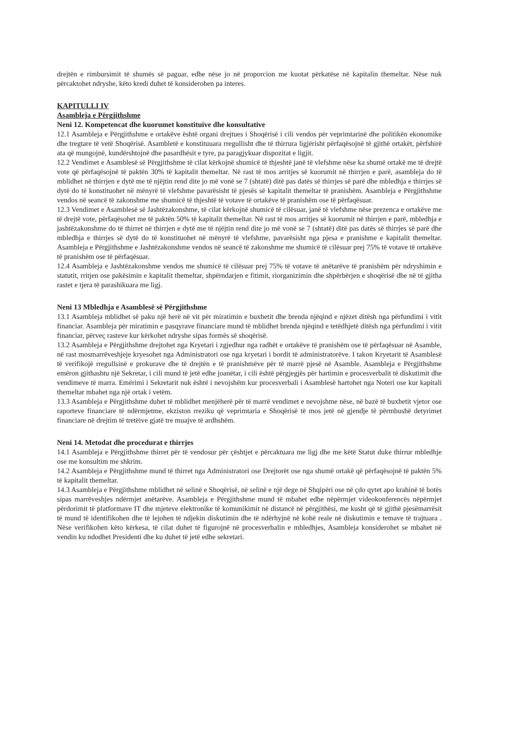drejtën e rimbursimit të shumës së paguar, edhe nëse jo në proporcion me kuotat përkatëse në kapitalin themeltar. Nëse nuk përcaktohet ndryshe, këto kredi duhet të konsiderohen pa interes.
KAPITULLI IV
Asambleja e Përgjithshme
Neni 12. Kompetencat dhe kuorumet konstituive dhe konsultative
12.1 Asambleja e Përgjithshme e ortakëve është organi drejtues i Shoqërisë i cili vendos për veprimtarinë dhe politikën ekonomike dhe tregtare të vetë Shoqërisë. Asambletë e konstituuara rregullisht dhe të thirrura ligjërisht përfaqësojnë të gjithë ortakët, përfshirë ata që mungojnë, kundërshtojnë dhe pasardhësit e tyre, pa paragjykuar dispozitat e ligjit.
12.2 Vendimet e Asamblesë së Përgjithshme të cilat kërkojnë shumicë të thjeshtë janë të vlefshme nëse ka shumë ortakë me të drejtë vote që përfaqësojnë të paktën 30% të kapitalit themeltar. Në rast të mos arritjes së kuorumit në thirrjen e parë, asambleja do të mblidhet në thirrjen e dytë me të njëjtin rend dite jo më vonë se 7 (shtatë) ditë pas datës së thirrjes së parë dhe mbledhja e thirrjes së dytë do të konstituohet në mënyrë të vlefshme pavarësisht të pjesës së kapitalit themeltar të pranishëm. Asambleja e Përgjithshme vendos në seancë të zakonshme me shumicë të thjeshtë të votave të ortakëve të pranishëm ose të përfaqësuar.
12.3 Vendimet e Asamblesë së Jashtëzakonshme, të cilat kërkojnë shumicë të cilësuar, janë të vlefshme nëse prezenca e ortakëve me të drejtë vote, përfaqësohet me të paktën 50% të kapitalit themeltar. Në rast të mos arritjes së kuorumit në thirrjen e parë, mbledhja e jashtëzakonshme do të thirret në thirrjen e dytë me të njëjtin rend dite jo më vonë se 7 (shtatë) ditë pas datës së thirrjes së parë dhe mbledhja e thirrjes së dytë do të konstituohet në mënyrë të vlefshme, pavarësisht nga pjesa e pranishme e kapitalit themeltar. Asambleja e Përgjithshme e Jashtëzakonshme vendos në seancë të zakonshme me shumicë të cilësuar prej 75% të votave të ortakëve të pranishëm ose të përfaqësuar.
12.4 Asambleja e Jashtëzakonshme vendos me shumicë të cilësuar prej 75% të votave të anëtarëve të pranishëm për ndryshimin e statutit, rritjen ose pakësimin e kapitalit themeltar, shpërndarjen e fitimit, riorganizimin dhe shpërbërjen e shoqërisë dhe në të gjitha rastet e tjera të parashikuara me ligj.
Neni 13 Mbledhja e Asamblesë së Përgjithshme
13.1 Asambleja mblidhet së paku një herë në vit për miratimin e buxhetit dhe brenda njëqind e njëzet ditësh nga përfundimi i vitit financiar. Asambleja për miratimin e pasqyrave financiare mund të mblidhet brenda njëqind e tetëdhjetë ditësh nga përfundimi i vitit financiar, përveç rasteve kur kërkohet ndryshe sipas formës së shoqërisë.
13.2 Asambleja e Përgjithshme drejtohet nga Kryetari i zgjedhur nga radhët e ortakëve të pranishëm ose të përfaqësuar në Asamble, në rast mosmarrëveshjeje kryesohet nga Administratori ose nga kryetari i bordit të administratorëve. I takon Kryetarit të Asamblesë të verifikojë rregullsinë e prokurave dhe të drejtën e të pranishmëve për të marrë pjesë në Asamble. Asambleja e Përgjithshme emëron gjithashtu një Sekretar, i cili mund të jetë edhe joanëtar, i cili është përgjegjës për hartimin e procesverbalit të diskutimit dhe vendimeve të marra. Emërimi i Sekretarit nuk është i nevojshëm kur procesverbali i Asamblesë hartohet nga Noteri ose kur kapitali themeltar mbahet nga një ortak i vetëm.
13.3 Asambleja e Përgjithshme duhet të mblidhet menjëherë për të marrë vendimet e nevojshme nëse, në bazë të buxhetit vjetor ose raporteve financiare të ndërmjetme, ekziston rreziku që veprimtaria e Shoqërisë të mos jetë në gjendje të përmbushë detyrimet financiare në drejtim të tretëive gjatë tre muajve të ardhshëm.
Neni 14. Metodat dhe procedurat e thirrjes
14.1 Asambleja e Përgjithshme thirret për të vendosur për çështjet e përcaktuara me ligj dhe me këtë Statut duke thirrur mbledhje ose me konsultim me shkrim.
14.2 Asambleja e Përgjithshme mund të thirret nga Administratori ose Drejtorët ose nga shumë ortakë që përfaqësojnë të paktën 5% të kapitalit themeltar.
14.3 Asambleja e Përgjithshme mblidhet në selinë e Shoqërisë, në selinë e një dege në Shqipëri ose në çdo qytet apo krahinë të botës sipas marrëveshjes ndërmjet anëtarëve. Asambleja e Përgjithshme mund të mbahet edhe nëpërmjet videokonferencës nëpërmjet përdorimit të platformave IT dhe mjeteve elektronike të komunikimit në distancë në përgjithësi, me kusht që të gjithë pjesëmarrësit të mund të identifikohen dhe të lejohen të ndjekin diskutimin dhe të ndërhyjnë në kohë reale në diskutimin e temave të trajtuara . Nëse verifikohen këto kërkesa, të cilat duhet të figurojnë në procesverbalin e mbledhjes, Asambleja konsiderohet se mbahet në vendin ku ndodhet Presidenti dhe ku duhet të jetë edhe sekretari.